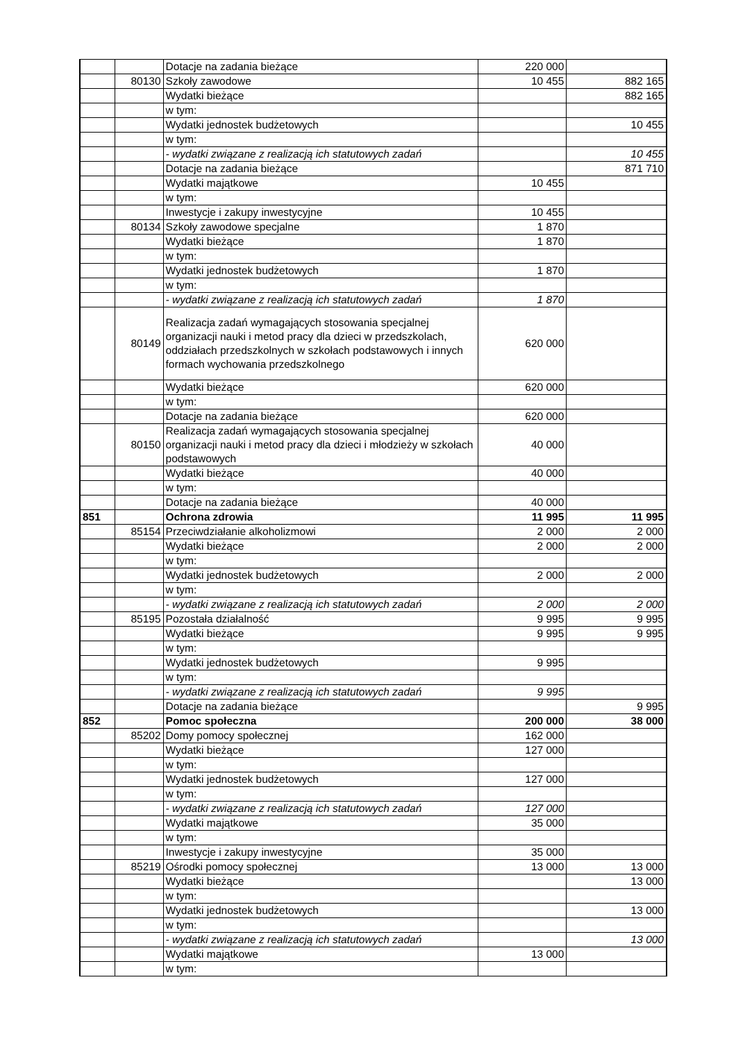| | | Dotacje na zadania bieżące | 220 000 | |
| | 80130 | Szkoły zawodowe | 10 455 | 882 165 |
| | | Wydatki bieżące | | 882 165 |
| | | w tym: | | |
| | | Wydatki jednostek budżetowych | | 10 455 |
| | | w tym: | | |
| | | - wydatki związane z realizacją ich statutowych zadań | | 10 455 |
| | | Dotacje na zadania bieżące | | 871 710 |
| | | Wydatki majątkowe | 10 455 | |
| | | w tym: | | |
| | | Inwestycje i zakupy inwestycyjne | 10 455 | |
| | 80134 | Szkoły zawodowe specjalne | 1 870 | |
| | | Wydatki bieżące | 1 870 | |
| | | w tym: | | |
| | | Wydatki jednostek budżetowych | 1 870 | |
| | | w tym: | | |
| | | - wydatki związane z realizacją ich statutowych zadań | 1 870 | |
| | 80149 | Realizacja zadań wymagających stosowania specjalnej organizacji nauki i metod pracy dla dzieci w przedszkolach, oddziałach przedszkolnych w szkołach podstawowych i innych formach wychowania przedszkolnego | 620 000 | |
| | | Wydatki bieżące | 620 000 | |
| | | w tym: | | |
| | | Dotacje na zadania bieżące | 620 000 | |
| | 80150 | Realizacja zadań wymagających stosowania specjalnej organizacji nauki i metod pracy dla dzieci i młodzieży w szkołach podstawowych | 40 000 | |
| | | Wydatki bieżące | 40 000 | |
| | | w tym: | | |
| | | Dotacje na zadania bieżące | 40 000 | |
| 851 | | Ochrona zdrowia | 11 995 | 11 995 |
| | 85154 | Przeciwdziałanie alkoholizmowi | 2 000 | 2 000 |
| | | Wydatki bieżące | 2 000 | 2 000 |
| | | w tym: | | |
| | | Wydatki jednostek budżetowych | 2 000 | 2 000 |
| | | w tym: | | |
| | | - wydatki związane z realizacją ich statutowych zadań | 2 000 | 2 000 |
| | 85195 | Pozostała działalność | 9 995 | 9 995 |
| | | Wydatki bieżące | 9 995 | 9 995 |
| | | w tym: | | |
| | | Wydatki jednostek budżetowych | 9 995 | |
| | | w tym: | | |
| | | - wydatki związane z realizacją ich statutowych zadań | 9 995 | |
| | | Dotacje na zadania bieżące | | 9 995 |
| 852 | | Pomoc społeczna | 200 000 | 38 000 |
| | 85202 | Domy pomocy społecznej | 162 000 | |
| | | Wydatki bieżące | 127 000 | |
| | | w tym: | | |
| | | Wydatki jednostek budżetowych | 127 000 | |
| | | w tym: | | |
| | | - wydatki związane z realizacją ich statutowych zadań | 127 000 | |
| | | Wydatki majątkowe | 35 000 | |
| | | w tym: | | |
| | | Inwestycje i zakupy inwestycyjne | 35 000 | |
| | 85219 | Ośrodki pomocy społecznej | 13 000 | 13 000 |
| | | Wydatki bieżące | | 13 000 |
| | | w tym: | | |
| | | Wydatki jednostek budżetowych | | 13 000 |
| | | w tym: | | |
| | | - wydatki związane z realizacją ich statutowych zadań | | 13 000 |
| | | Wydatki majątkowe | 13 000 | |
| | | w tym: | | |